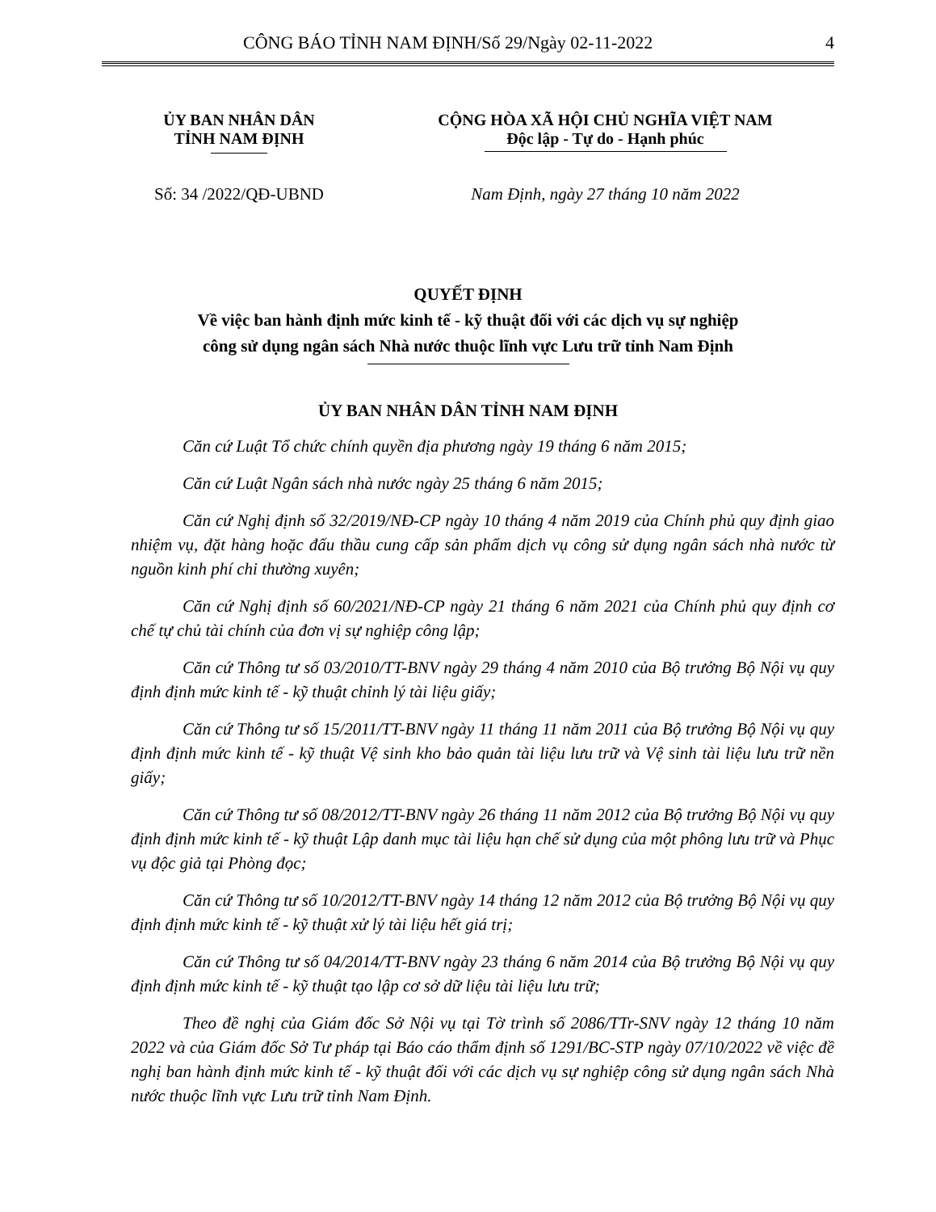CÔNG BÁO TỈNH NAM ĐỊNH/Số 29/Ngày 02-11-2022 4
ỦY BAN NHÂN DÂN
TỈNH NAM ĐỊNH
CỘNG HÒA XÃ HỘI CHỦ NGHĨA VIỆT NAM
Độc lập - Tự do - Hạnh phúc
Số: 34 /2022/QĐ-UBND Nam Định, ngày 27 tháng 10 năm 2022
QUYẾT ĐỊNH
Về việc ban hành định mức kinh tế - kỹ thuật đối với các dịch vụ sự nghiệp
công sử dụng ngân sách Nhà nước thuộc lĩnh vực Lưu trữ tỉnh Nam Định
ỦY BAN NHÂN DÂN TỈNH NAM ĐỊNH
Căn cứ Luật Tổ chức chính quyền địa phương ngày 19 tháng 6 năm 2015;
Căn cứ Luật Ngân sách nhà nước ngày 25 tháng 6 năm 2015;
Căn cứ Nghị định số 32/2019/NĐ-CP ngày 10 tháng 4 năm 2019 của Chính phủ quy định giao nhiệm vụ, đặt hàng hoặc đấu thầu cung cấp sản phẩm dịch vụ công sử dụng ngân sách nhà nước từ nguồn kinh phí chi thường xuyên;
Căn cứ Nghị định số 60/2021/NĐ-CP ngày 21 tháng 6 năm 2021 của Chính phủ quy định cơ chế tự chủ tài chính của đơn vị sự nghiệp công lập;
Căn cứ Thông tư số 03/2010/TT-BNV ngày 29 tháng 4 năm 2010 của Bộ trưởng Bộ Nội vụ quy định định mức kinh tế - kỹ thuật chỉnh lý tài liệu giấy;
Căn cứ Thông tư số 15/2011/TT-BNV ngày 11 tháng 11 năm 2011 của Bộ trưởng Bộ Nội vụ quy định định mức kinh tế - kỹ thuật Vệ sinh kho bảo quản tài liệu lưu trữ và Vệ sinh tài liệu lưu trữ nền giấy;
Căn cứ Thông tư số 08/2012/TT-BNV ngày 26 tháng 11 năm 2012 của Bộ trưởng Bộ Nội vụ quy định định mức kinh tế - kỹ thuật Lập danh mục tài liệu hạn chế sử dụng của một phông lưu trữ và Phục vụ độc giả tại Phòng đọc;
Căn cứ Thông tư số 10/2012/TT-BNV ngày 14 tháng 12 năm 2012 của Bộ trưởng Bộ Nội vụ quy định định mức kinh tế - kỹ thuật xử lý tài liệu hết giá trị;
Căn cứ Thông tư số 04/2014/TT-BNV ngày 23 tháng 6 năm 2014 của Bộ trưởng Bộ Nội vụ quy định định mức kinh tế - kỹ thuật tạo lập cơ sở dữ liệu tài liệu lưu trữ;
Theo đề nghị của Giám đốc Sở Nội vụ tại Tờ trình số 2086/TTr-SNV ngày 12 tháng 10 năm 2022 và của Giám đốc Sở Tư pháp tại Báo cáo thẩm định số 1291/BC-STP ngày 07/10/2022 về việc đề nghị ban hành định mức kinh tế - kỹ thuật đối với các dịch vụ sự nghiệp công sử dụng ngân sách Nhà nước thuộc lĩnh vực Lưu trữ tỉnh Nam Định.